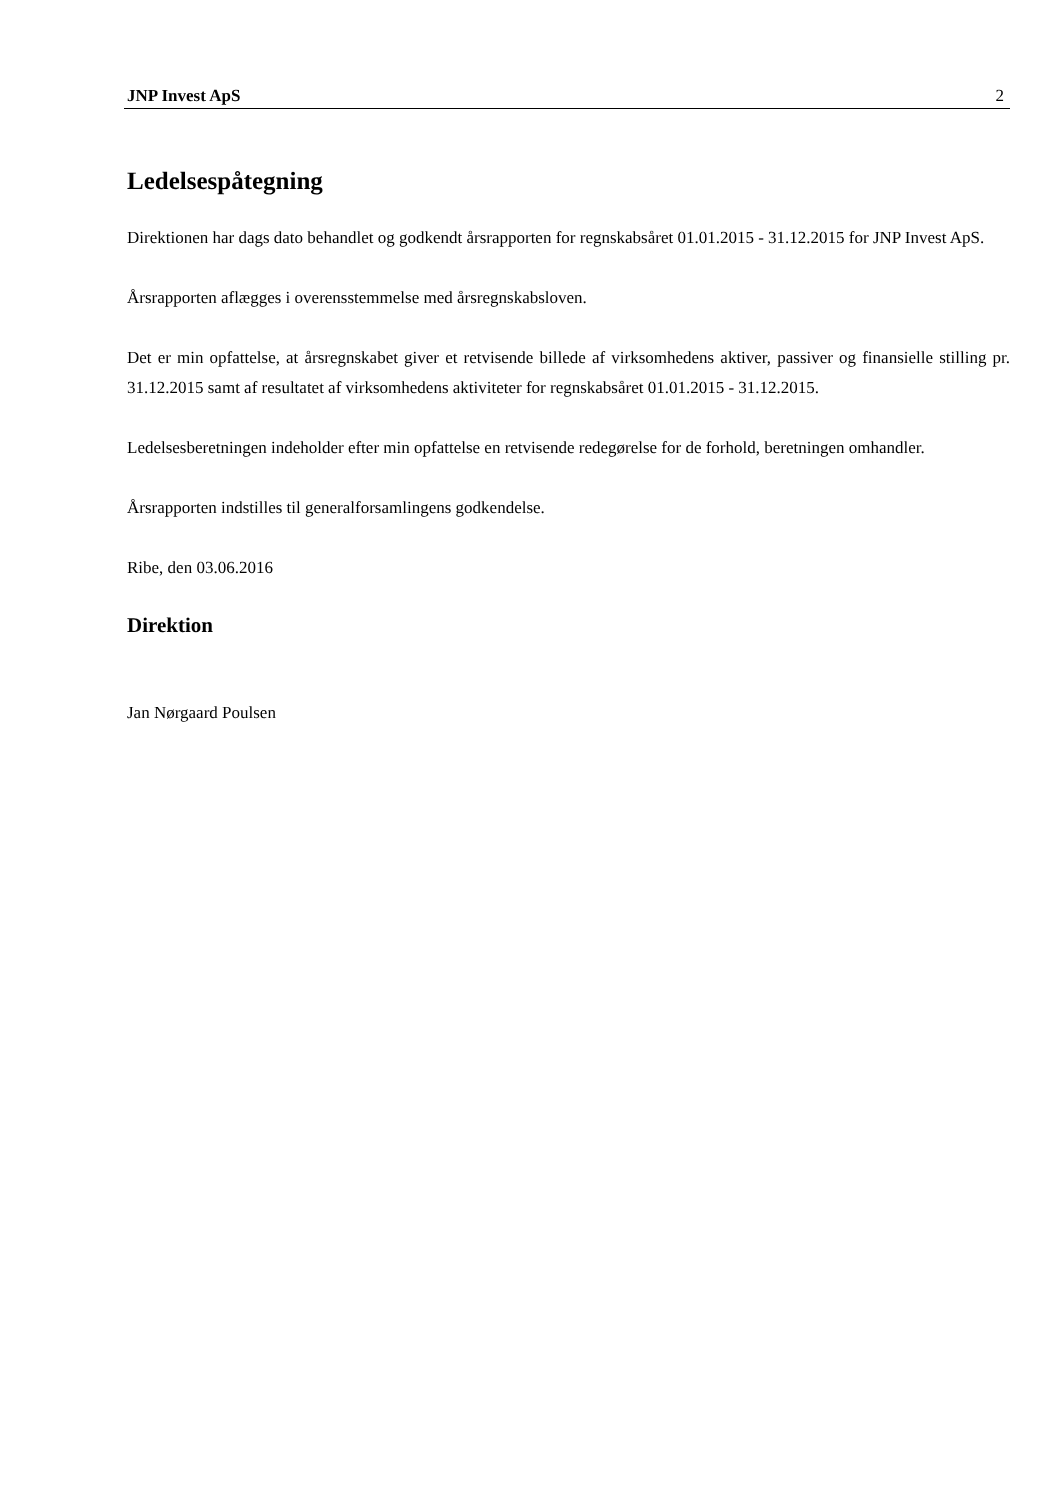JNP Invest ApS 2
Ledelsespåtegning
Direktionen har dags dato behandlet og godkendt årsrapporten for regnskabsåret 01.01.2015 - 31.12.2015 for JNP Invest ApS.
Årsrapporten aflægges i overensstemmelse med årsregnskabsloven.
Det er min opfattelse, at årsregnskabet giver et retvisende billede af virksomhedens aktiver, passiver og finansielle stilling pr. 31.12.2015 samt af resultatet af virksomhedens aktiviteter for regnskabsåret 01.01.2015 - 31.12.2015.
Ledelsesberetningen indeholder efter min opfattelse en retvisende redegørelse for de forhold, beretningen omhandler.
Årsrapporten indstilles til generalforsamlingens godkendelse.
Ribe, den 03.06.2016
Direktion
Jan Nørgaard Poulsen